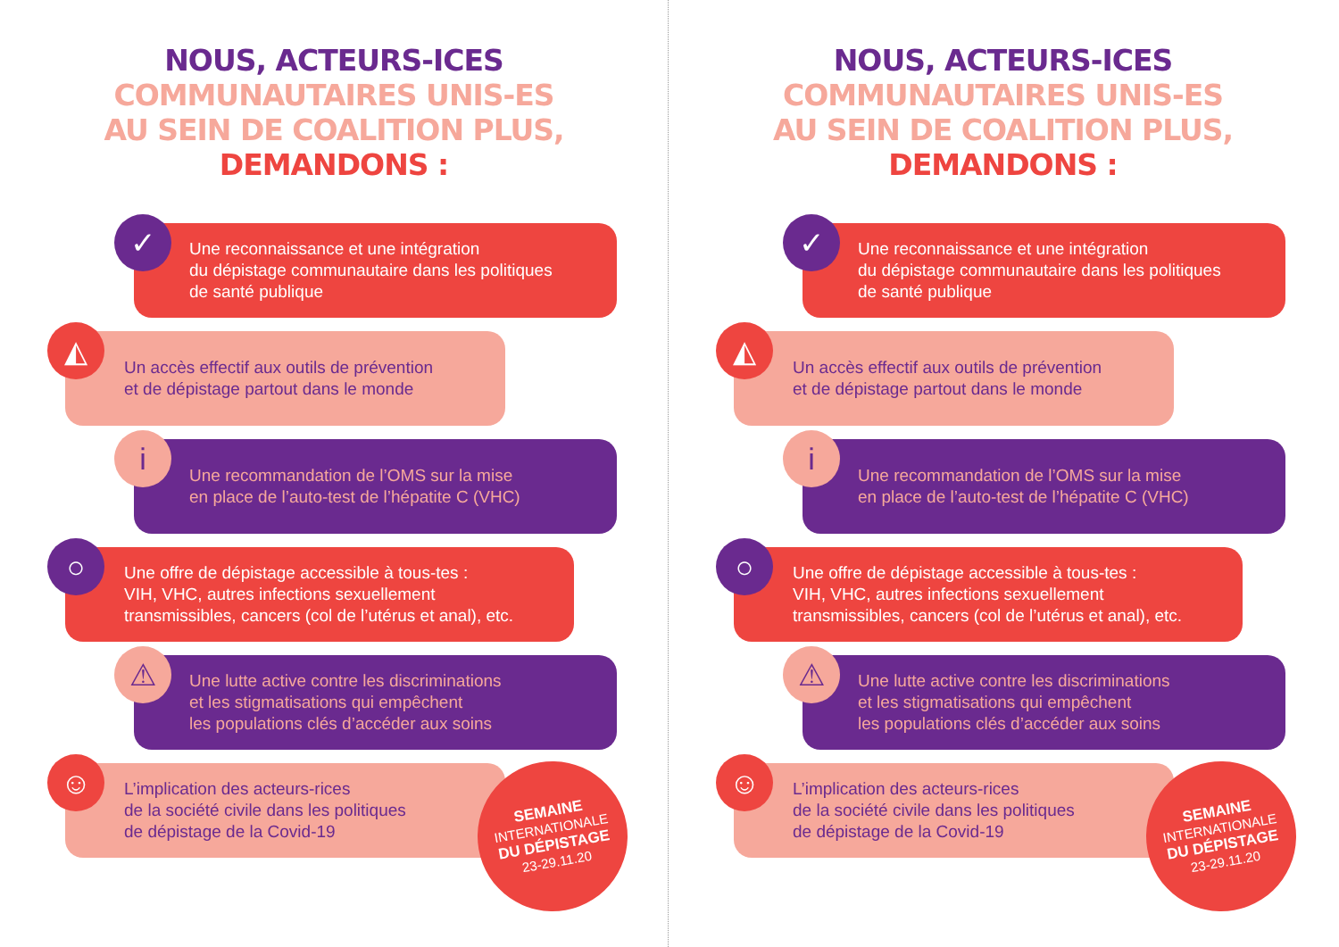NOUS, ACTEURS-ICES
COMMUNAUTAIRES UNIS-ES
AU SEIN DE COALITION PLUS,
DEMANDONS :
Une reconnaissance et une intégration
du dépistage communautaire dans les politiques
de santé publique
✓
Un accès effectif aux outils de prévention
et de dépistage partout dans le monde
◭
Une recommandation de l’OMS sur la mise
en place de l’auto-test de l’hépatite C (VHC)
i
Une offre de dépistage accessible à tous-tes :
VIH, VHC, autres infections sexuellement
transmissibles, cancers (col de l’utérus et anal), etc.
○
Une lutte active contre les discriminations
et les stigmatisations qui empêchent
les populations clés d’accéder aux soins
⚠
L’implication des acteurs-rices
de la société civile dans les politiques
de dépistage de la Covid-19
☺
SEMAINE
INTERNATIONALE
DU DÉPISTAGE
23-29.11.20
NOUS, ACTEURS-ICES
COMMUNAUTAIRES UNIS-ES
AU SEIN DE COALITION PLUS,
DEMANDONS :
Une reconnaissance et une intégration
du dépistage communautaire dans les politiques
de santé publique
✓
Un accès effectif aux outils de prévention
et de dépistage partout dans le monde
◭
Une recommandation de l’OMS sur la mise
en place de l’auto-test de l’hépatite C (VHC)
i
Une offre de dépistage accessible à tous-tes :
VIH, VHC, autres infections sexuellement
transmissibles, cancers (col de l’utérus et anal), etc.
○
Une lutte active contre les discriminations
et les stigmatisations qui empêchent
les populations clés d’accéder aux soins
⚠
L’implication des acteurs-rices
de la société civile dans les politiques
de dépistage de la Covid-19
☺
SEMAINE
INTERNATIONALE
DU DÉPISTAGE
23-29.11.20